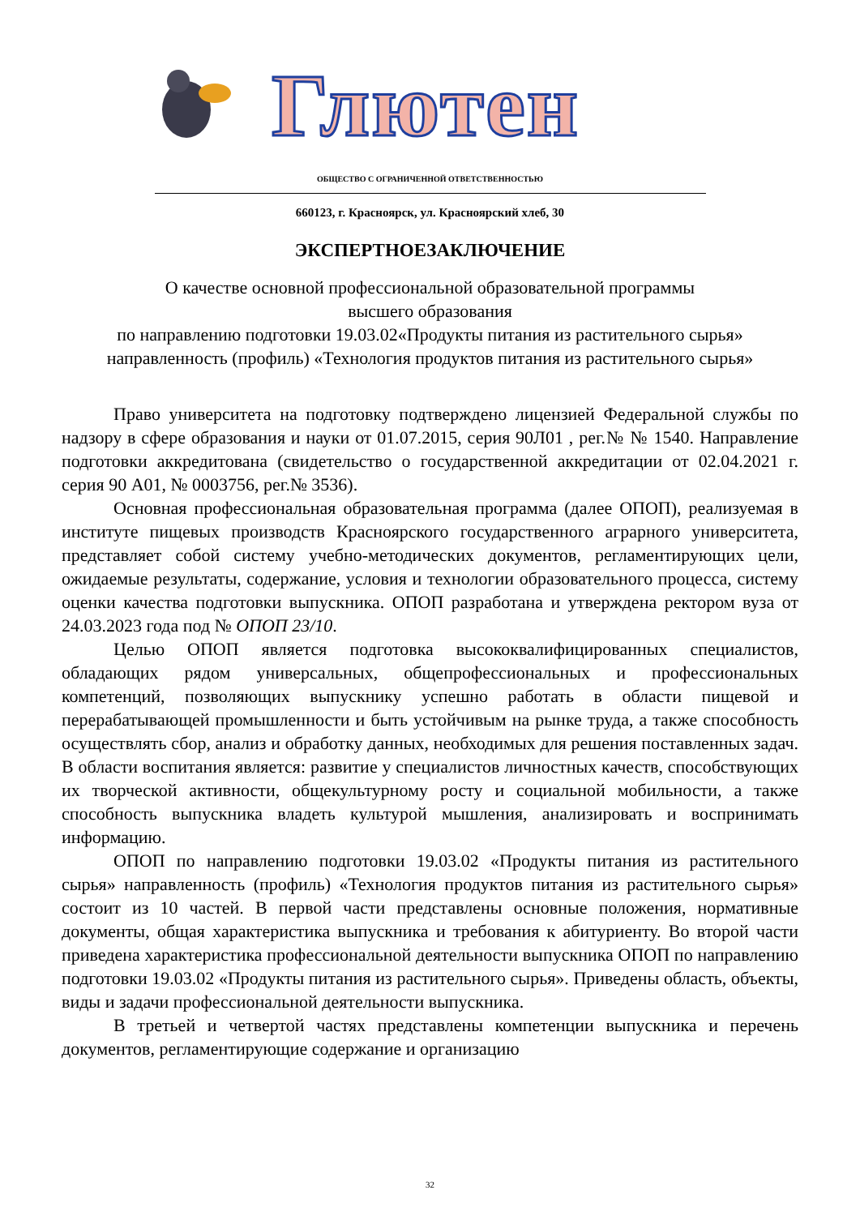Глютен
ОБЩЕСТВО С ОГРАНИЧЕННОЙ ОТВЕТСТВЕННОСТЬЮ
660123, г. Красноярск, ул. Красноярский хлеб, 30
ЭКСПЕРТНОЕЗАКЛЮЧЕНИЕ
О качестве основной профессиональной образовательной программы
высшего образования
по направлению подготовки 19.03.02«Продукты питания из растительного сырья» направленность (профиль) «Технология продуктов питания из растительного сырья»
Право университета на подготовку подтверждено лицензией Федеральной службы по надзору в сфере образования и науки от 01.07.2015, серия 90Л01 , рег.№ № 1540. Направление подготовки аккредитована (свидетельство о государственной аккредитации от 02.04.2021 г. серия 90 А01, № 0003756, рег.№ 3536).
Основная профессиональная образовательная программа (далее ОПОП), реализуемая в институте пищевых производств Красноярского государственного аграрного университета, представляет собой систему учебно-методических документов, регламентирующих цели, ожидаемые результаты, содержание, условия и технологии образовательного процесса, систему оценки качества подготовки выпускника. ОПОП разработана и утверждена ректором вуза от 24.03.2023 года под № ОПОП 23/10.
Целью ОПОП является подготовка высококвалифицированных специалистов, обладающих рядом универсальных, общепрофессиональных и профессиональных компетенций, позволяющих выпускнику успешно работать в области пищевой и перерабатывающей промышленности и быть устойчивым на рынке труда, а также способность осуществлять сбор, анализ и обработку данных, необходимых для решения поставленных задач. В области воспитания является: развитие у специалистов личностных качеств, способствующих их творческой активности, общекультурному росту и социальной мобильности, а также способность выпускника владеть культурой мышления, анализировать и воспринимать информацию.
ОПОП по направлению подготовки 19.03.02 «Продукты питания из растительного сырья» направленность (профиль) «Технология продуктов питания из растительного сырья» состоит из 10 частей. В первой части представлены основные положения, нормативные документы, общая характеристика выпускника и требования к абитуриенту. Во второй части приведена характеристика профессиональной деятельности выпускника ОПОП по направлению подготовки 19.03.02 «Продукты питания из растительного сырья». Приведены область, объекты, виды и задачи профессиональной деятельности выпускника.
В третьей и четвертой частях представлены компетенции выпускника и перечень документов, регламентирующие содержание и организацию
32